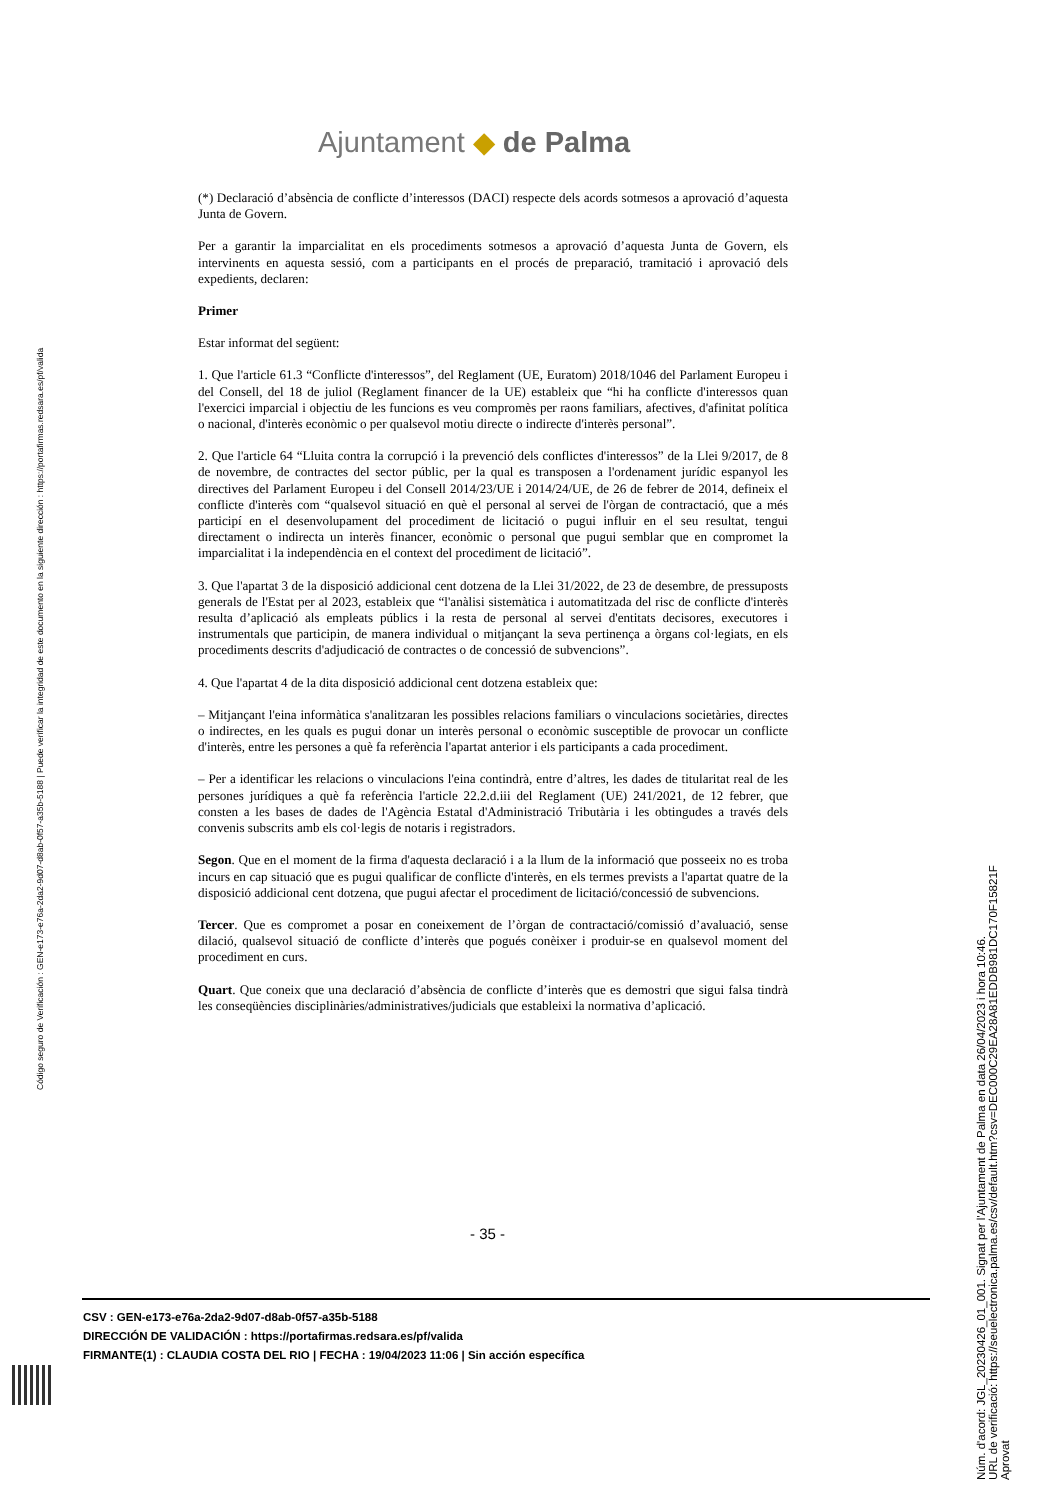Ajuntament ◆ de Palma
(*) Declaració d’absència de conflicte d’interessos (DACI) respecte dels acords sotmesos a aprovació d’aquesta Junta de Govern.
Per a garantir la imparcialitat en els procediments sotmesos a aprovació d’aquesta Junta de Govern, els intervinents en aquesta sessió, com a participants en el procés de preparació, tramitació i aprovació dels expedients, declaren:
Primer
Estar informat del següent:
1. Que l'article 61.3 “Conflicte d'interessos”, del Reglament (UE, Euratom) 2018/1046 del Parlament Europeu i del Consell, del 18 de juliol (Reglament financer de la UE) estableix que “hi ha conflicte d'interessos quan l'exercici imparcial i objectiu de les funcions es veu compromès per raons familiars, afectives, d'afinitat política o nacional, d'interès econòmic o per qualsevol motiu directe o indirecte d'interès personal”.
2. Que l'article 64 “Lluita contra la corrupció i la prevenció dels conflictes d'interessos” de la Llei 9/2017, de 8 de novembre, de contractes del sector públic, per la qual es transposen a l'ordenament jurídic espanyol les directives del Parlament Europeu i del Consell 2014/23/UE i 2014/24/UE, de 26 de febrer de 2014, defineix el conflicte d'interès com “qualsevol situació en què el personal al servei de l'òrgan de contractació, que a més participí en el desenvolupament del procediment de licitació o pugui influir en el seu resultat, tengui directament o indirecta un interès financer, econòmic o personal que pugui semblar que en compromet la imparcialitat i la independència en el context del procediment de licitació”.
3. Que l'apartat 3 de la disposició addicional cent dotzena de la Llei 31/2022, de 23 de desembre, de pressuposts generals de l'Estat per al 2023, estableix que “l'anàlisi sistemàtica i automatitzada del risc de conflicte d'interès resulta d’aplicació als empleats públics i la resta de personal al servei d'entitats decisores, executores i instrumentals que participin, de manera individual o mitjançant la seva pertinença a òrgans col·legiats, en els procediments descrits d'adjudicació de contractes o de concessió de subvencions”.
4. Que l'apartat 4 de la dita disposició addicional cent dotzena estableix que:
– Mitjançant l'eina informàtica s'analitzaran les possibles relacions familiars o vinculacions societàries, directes o indirectes, en les quals es pugui donar un interès personal o econòmic susceptible de provocar un conflicte d'interès, entre les persones a què fa referència l'apartat anterior i els participants a cada procediment.
– Per a identificar les relacions o vinculacions l'eina contindrà, entre d’altres, les dades de titularitat real de les persones jurídiques a què fa referència l'article 22.2.d.iii del Reglament (UE) 241/2021, de 12 febrer, que consten a les bases de dades de l'Agència Estatal d'Administració Tributària i les obtingudes a través dels convenis subscrits amb els col·legis de notaris i registradors.
Segon. Que en el moment de la firma d'aquesta declaració i a la llum de la informació que posseeix no es troba incurs en cap situació que es pugui qualificar de conflicte d'interès, en els termes prevists a l'apartat quatre de la disposició addicional cent dotzena, que pugui afectar el procediment de licitació/concessió de subvencions.
Tercer. Que es compromet a posar en coneixement de l’òrgan de contractació/comissió d’avaluació, sense dilació, qualsevol situació de conflicte d’interès que pogués conèixer i produir-se en qualsevol moment del procediment en curs.
Quart. Que coneix que una declaració d’absència de conflicte d’interès que es demostri que sigui falsa tindrà les conseqüències disciplinàries/administratives/judicials que estableixi la normativa d’aplicació.
- 35 -
CSV : GEN-e173-e76a-2da2-9d07-d8ab-0f57-a35b-5188
DIRECCIÓN DE VALIDACIÓN : https://portafirmas.redsara.es/pf/valida
FIRMANTE(1) : CLAUDIA COSTA DEL RIO | FECHA : 19/04/2023 11:06 | Sin acción específica
Código seguro de Verificación : GEN-e173-e76a-2da2-9d07-d8ab-0f57-a35b-5188 | Puede verificar la integridad de este documento en la siguiente dirección : https://portafirmas.redsara.es/pf/valida
Núm. d'acord: JGL_20230426_01_001. Signat per l'Ajuntament de Palma en data 26/04/2023 i hora 10:46.
URL de verificació: https://seuelectronica.palma.es/csv/default.htm?csv=DEC000C29EA28A81EDDB981DC170F15821F
Aprovat